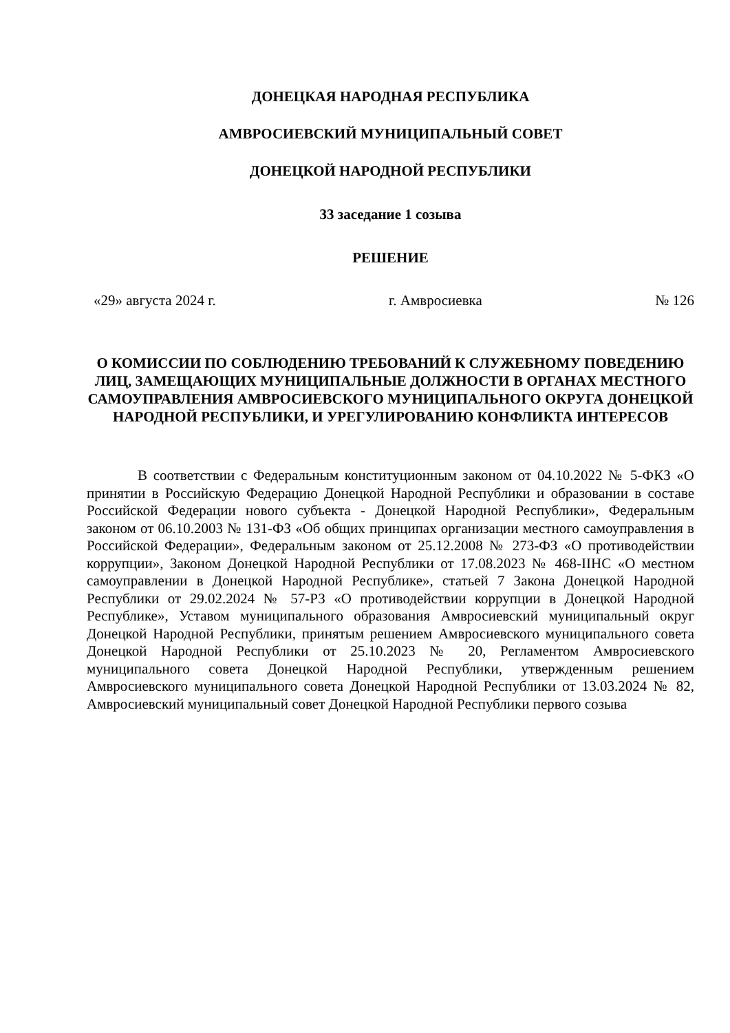ДОНЕЦКАЯ НАРОДНАЯ РЕСПУБЛИКА
АМВРОСИЕВСКИЙ МУНИЦИПАЛЬНЫЙ СОВЕТ
ДОНЕЦКОЙ НАРОДНОЙ РЕСПУБЛИКИ
33 заседание 1 созыва
РЕШЕНИЕ
«29» августа 2024 г. г. Амвросиевка № 126
О КОМИССИИ ПО СОБЛЮДЕНИЮ ТРЕБОВАНИЙ К СЛУЖЕБНОМУ ПОВЕДЕНИЮ ЛИЦ, ЗАМЕЩАЮЩИХ МУНИЦИПАЛЬНЫЕ ДОЛЖНОСТИ В ОРГАНАХ МЕСТНОГО САМОУПРАВЛЕНИЯ АМВРОСИЕВСКОГО МУНИЦИПАЛЬНОГО ОКРУГА ДОНЕЦКОЙ НАРОДНОЙ РЕСПУБЛИКИ, И УРЕГУЛИРОВАНИЮ КОНФЛИКТА ИНТЕРЕСОВ
В соответствии с Федеральным конституционным законом от 04.10.2022 № 5-ФКЗ «О принятии в Российскую Федерацию Донецкой Народной Республики и образовании в составе Российской Федерации нового субъекта - Донецкой Народной Республики», Федеральным законом от 06.10.2003 № 131-ФЗ «Об общих принципах организации местного самоуправления в Российской Федерации», Федеральным законом от 25.12.2008 № 273-ФЗ «О противодействии коррупции», Законом Донецкой Народной Республики от 17.08.2023 № 468-IIНС «О местном самоуправлении в Донецкой Народной Республике», статьей 7 Закона Донецкой Народной Республики от 29.02.2024 № 57-РЗ «О противодействии коррупции в Донецкой Народной Республике», Уставом муниципального образования Амвросиевский муниципальный округ Донецкой Народной Республики, принятым решением Амвросиевского муниципального совета Донецкой Народной Республики от 25.10.2023 № 20, Регламентом Амвросиевского муниципального совета Донецкой Народной Республики, утвержденным решением Амвросиевского муниципального совета Донецкой Народной Республики от 13.03.2024 № 82, Амвросиевский муниципальный совет Донецкой Народной Республики первого созыва